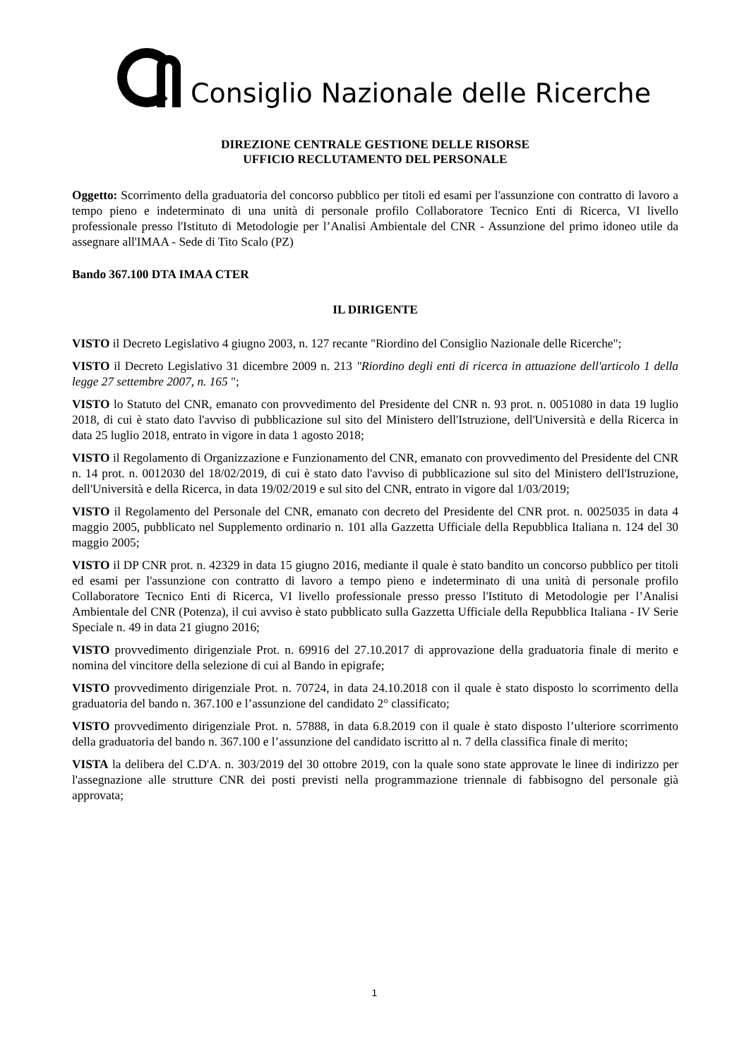Consiglio Nazionale delle Ricerche
DIREZIONE CENTRALE GESTIONE DELLE RISORSE
UFFICIO RECLUTAMENTO DEL PERSONALE
Oggetto: Scorrimento della graduatoria del concorso pubblico per titoli ed esami per l'assunzione con contratto di lavoro a tempo pieno e indeterminato di una unità di personale profilo Collaboratore Tecnico Enti di Ricerca, VI livello professionale presso l'Istituto di Metodologie per l’Analisi Ambientale del CNR - Assunzione del primo idoneo utile da assegnare all'IMAA - Sede di Tito Scalo (PZ)
Bando 367.100 DTA IMAA CTER
IL DIRIGENTE
VISTO il Decreto Legislativo 4 giugno 2003, n. 127 recante "Riordino del Consiglio Nazionale delle Ricerche";
VISTO il Decreto Legislativo 31 dicembre 2009 n. 213 "Riordino degli enti di ricerca in attuazione dell'articolo 1 della legge 27 settembre 2007, n. 165 ";
VISTO lo Statuto del CNR, emanato con provvedimento del Presidente del CNR n. 93 prot. n. 0051080 in data 19 luglio 2018, di cui è stato dato l'avviso di pubblicazione sul sito del Ministero dell'Istruzione, dell'Università e della Ricerca in data 25 luglio 2018, entrato in vigore in data 1 agosto 2018;
VISTO il Regolamento di Organizzazione e Funzionamento del CNR, emanato con provvedimento del Presidente del CNR n. 14 prot. n. 0012030 del 18/02/2019, di cui è stato dato l'avviso di pubblicazione sul sito del Ministero dell'Istruzione, dell'Università e della Ricerca, in data 19/02/2019 e sul sito del CNR, entrato in vigore dal 1/03/2019;
VISTO il Regolamento del Personale del CNR, emanato con decreto del Presidente del CNR prot. n. 0025035 in data 4 maggio 2005, pubblicato nel Supplemento ordinario n. 101 alla Gazzetta Ufficiale della Repubblica Italiana n. 124 del 30 maggio 2005;
VISTO il DP CNR prot. n. 42329 in data 15 giugno 2016, mediante il quale è stato bandito un concorso pubblico per titoli ed esami per l'assunzione con contratto di lavoro a tempo pieno e indeterminato di una unità di personale profilo Collaboratore Tecnico Enti di Ricerca, VI livello professionale presso presso l'Istituto di Metodologie per l’Analisi Ambientale del CNR (Potenza), il cui avviso è stato pubblicato sulla Gazzetta Ufficiale della Repubblica Italiana - IV Serie Speciale n. 49 in data 21 giugno 2016;
VISTO provvedimento dirigenziale Prot. n. 69916 del 27.10.2017 di approvazione della graduatoria finale di merito e nomina del vincitore della selezione di cui al Bando in epigrafe;
VISTO provvedimento dirigenziale Prot. n. 70724, in data 24.10.2018 con il quale è stato disposto lo scorrimento della graduatoria del bando n. 367.100 e l’assunzione del candidato 2° classificato;
VISTO provvedimento dirigenziale Prot. n. 57888, in data 6.8.2019 con il quale è stato disposto l’ulteriore scorrimento della graduatoria del bando n. 367.100 e l’assunzione del candidato iscritto al n. 7 della classifica finale di merito;
VISTA la delibera del C.D'A. n. 303/2019 del 30 ottobre 2019, con la quale sono state approvate le linee di indirizzo per l'assegnazione alle strutture CNR dei posti previsti nella programmazione triennale di fabbisogno del personale già approvata;
1